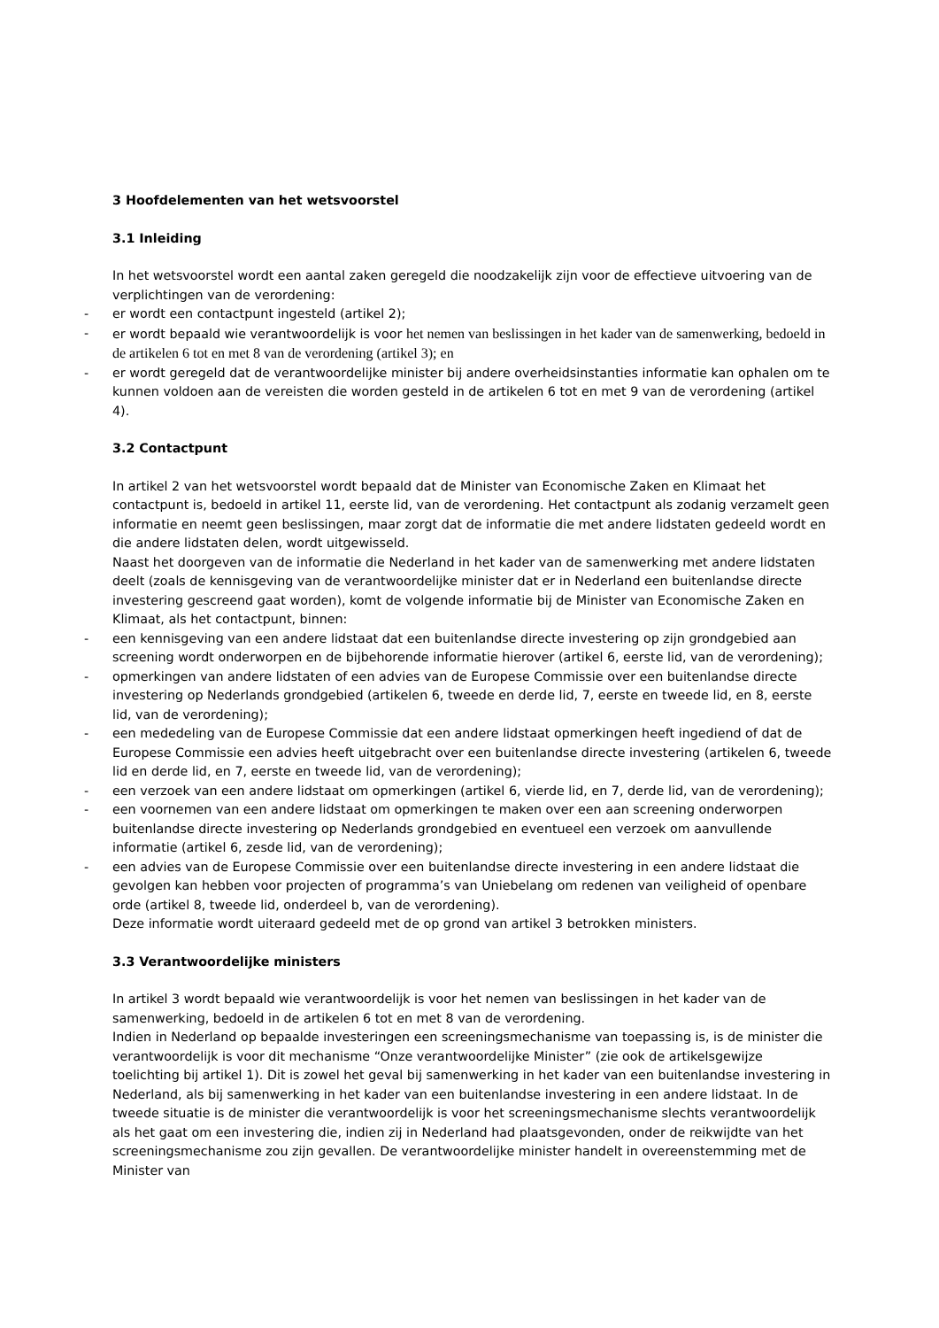3 Hoofdelementen van het wetsvoorstel
3.1 Inleiding
In het wetsvoorstel wordt een aantal zaken geregeld die noodzakelijk zijn voor de effectieve uitvoering van de verplichtingen van de verordening:
- er wordt een contactpunt ingesteld (artikel 2);
- er wordt bepaald wie verantwoordelijk is voor het nemen van beslissingen in het kader van de samenwerking, bedoeld in de artikelen 6 tot en met 8 van de verordening (artikel 3); en
- er wordt geregeld dat de verantwoordelijke minister bij andere overheidsinstanties informatie kan ophalen om te kunnen voldoen aan de vereisten die worden gesteld in de artikelen 6 tot en met 9 van de verordening (artikel 4).
3.2 Contactpunt
In artikel 2 van het wetsvoorstel wordt bepaald dat de Minister van Economische Zaken en Klimaat het contactpunt is, bedoeld in artikel 11, eerste lid, van de verordening. Het contactpunt als zodanig verzamelt geen informatie en neemt geen beslissingen, maar zorgt dat de informatie die met andere lidstaten gedeeld wordt en die andere lidstaten delen, wordt uitgewisseld.
Naast het doorgeven van de informatie die Nederland in het kader van de samenwerking met andere lidstaten deelt (zoals de kennisgeving van de verantwoordelijke minister dat er in Nederland een buitenlandse directe investering gescreend gaat worden), komt de volgende informatie bij de Minister van Economische Zaken en Klimaat, als het contactpunt, binnen:
- een kennisgeving van een andere lidstaat dat een buitenlandse directe investering op zijn grondgebied aan screening wordt onderworpen en de bijbehorende informatie hierover (artikel 6, eerste lid, van de verordening);
- opmerkingen van andere lidstaten of een advies van de Europese Commissie over een buitenlandse directe investering op Nederlands grondgebied (artikelen 6, tweede en derde lid, 7, eerste en tweede lid, en 8, eerste lid, van de verordening);
- een mededeling van de Europese Commissie dat een andere lidstaat opmerkingen heeft ingediend of dat de Europese Commissie een advies heeft uitgebracht over een buitenlandse directe investering (artikelen 6, tweede lid en derde lid, en 7, eerste en tweede lid, van de verordening);
- een verzoek van een andere lidstaat om opmerkingen (artikel 6, vierde lid, en 7, derde lid, van de verordening);
- een voornemen van een andere lidstaat om opmerkingen te maken over een aan screening onderworpen buitenlandse directe investering op Nederlands grondgebied en eventueel een verzoek om aanvullende informatie (artikel 6, zesde lid, van de verordening);
- een advies van de Europese Commissie over een buitenlandse directe investering in een andere lidstaat die gevolgen kan hebben voor projecten of programma’s van Uniebelang om redenen van veiligheid of openbare orde (artikel 8, tweede lid, onderdeel b, van de verordening).
Deze informatie wordt uiteraard gedeeld met de op grond van artikel 3 betrokken ministers.
3.3 Verantwoordelijke ministers
In artikel 3 wordt bepaald wie verantwoordelijk is voor het nemen van beslissingen in het kader van de samenwerking, bedoeld in de artikelen 6 tot en met 8 van de verordening.
Indien in Nederland op bepaalde investeringen een screeningsmechanisme van toepassing is, is de minister die verantwoordelijk is voor dit mechanisme “Onze verantwoordelijke Minister” (zie ook de artikelsgewijze toelichting bij artikel 1). Dit is zowel het geval bij samenwerking in het kader van een buitenlandse investering in Nederland, als bij samenwerking in het kader van een buitenlandse investering in een andere lidstaat. In de tweede situatie is de minister die verantwoordelijk is voor het screeningsmechanisme slechts verantwoordelijk als het gaat om een investering die, indien zij in Nederland had plaatsgevonden, onder de reikwijdte van het screeningsmechanisme zou zijn gevallen. De verantwoordelijke minister handelt in overeenstemming met de Minister van